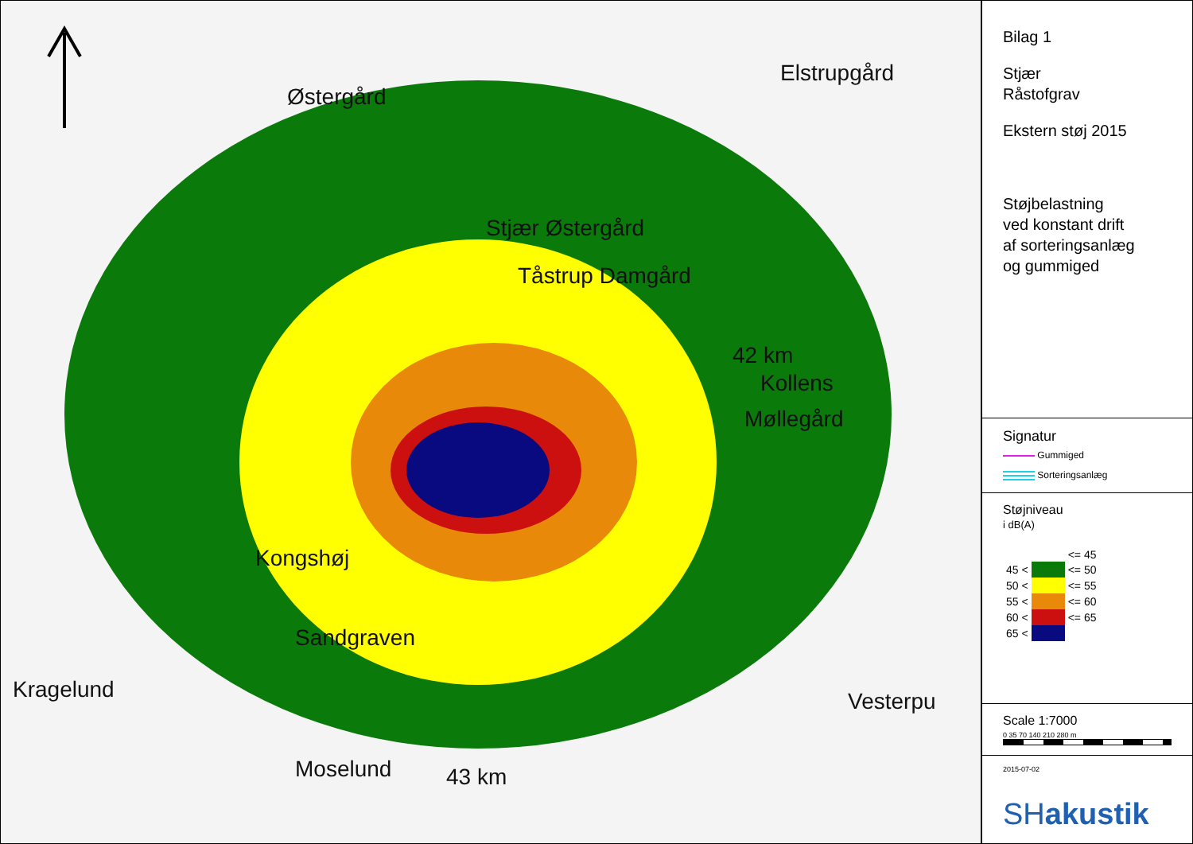Østergård
Elstrupgård
Stjær Østergård
Tåstrup Damgård
42 km
Kollens
Møllegård
Kongshøj
Sandgraven
Kragelund Vesterpu
Moselund 43 km
Bilag 1
Stjær
Råstofgrav
Ekstern støj 2015
Støjbelastning
ved konstant drift
af sorteringsanlæg
og gummiged
Signatur
Gummiged
Sorteringsanlæg
Støjniveau
i dB(A)
| | | <= 45 |
| 45 < | | <= 50 |
| 50 < | | <= 55 |
| 55 < | | <= 60 |
| 60 < | | <= 65 |
| 65 < | | |
Scale 1:7000
0 35 70 140 210 280 m
2015-07-02
SHakustik